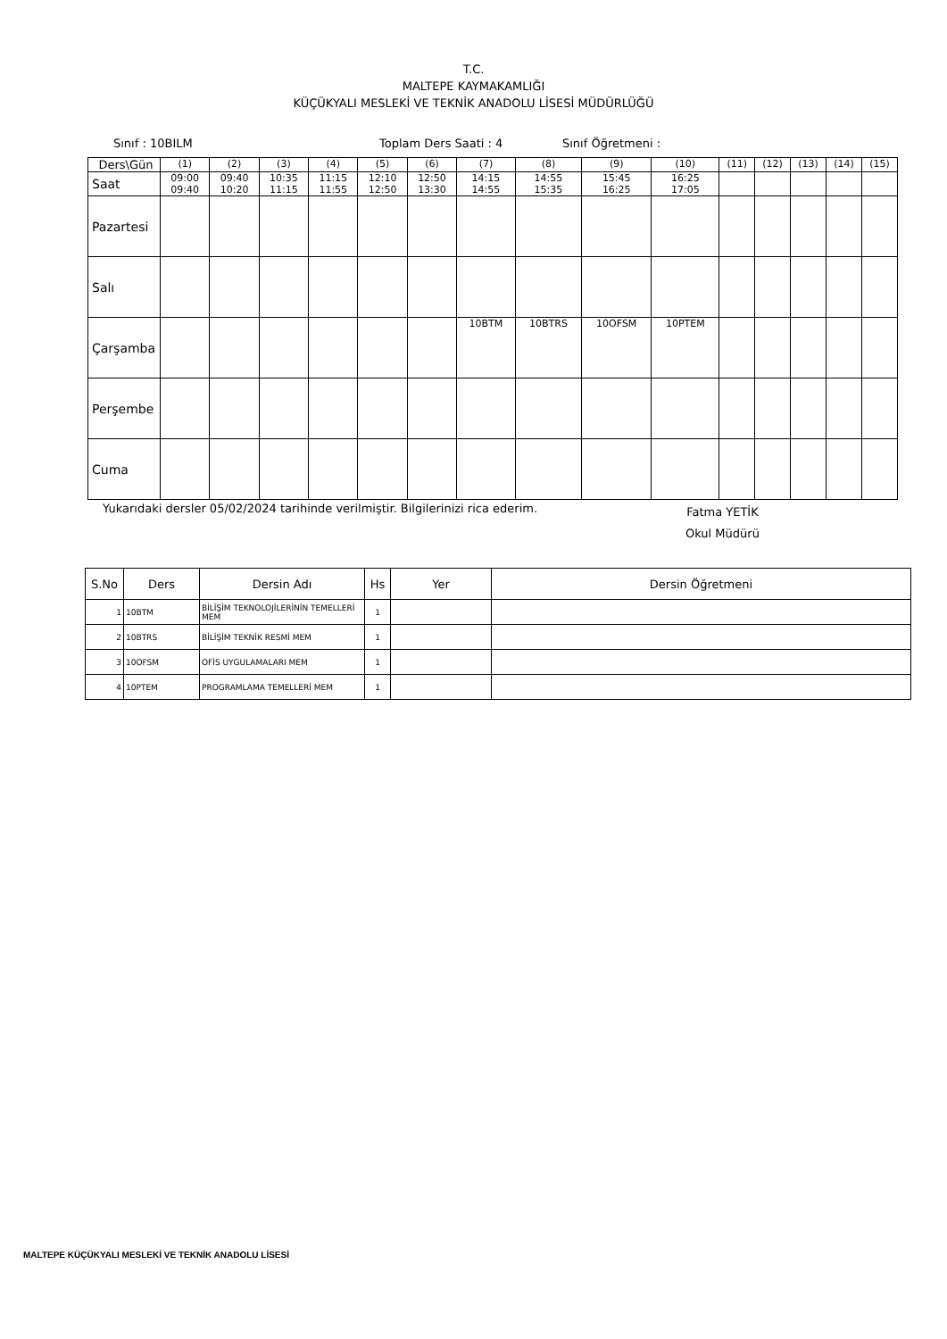T.C.
MALTEPE KAYMAKAMLIĞI
KÜÇÜKYALI MESLEKİ VE TEKNİK ANADOLU LİSESİ MÜDÜRLÜĞÜ
Sınıf : 10BILM Toplam Ders Saati : 4 Sınıf Öğretmeni :
| Ders\Gün | (1) | (2) | (3) | (4) | (5) | (6) | (7) | (8) | (9) | (10) | (11) | (12) | (13) | (14) | (15) |
| Saat | 09:00 09:40 | 09:40 10:20 | 10:35 11:15 | 11:15 11:55 | 12:10 12:50 | 12:50 13:30 | 14:15 14:55 | 14:55 15:35 | 15:45 16:25 | 16:25 17:05 | | | | | |
| Pazartesi | | | | | | | | | | | | | | | |
| Salı | | | | | | | | | | | | | | | |
| Çarşamba | | | | | | | 10BTM | 10BTRS | 10OFSM | 10PTEM | | | | | |
| Perşembe | | | | | | | | | | | | | | | |
| Cuma | | | | | | | | | | | | | | | |
Yukarıdaki dersler 05/02/2024 tarihinde verilmiştir. Bilgilerinizi rica ederim. Fatma YETİK
Okul Müdürü
| S.No | Ders | Dersin Adı | Hs | Yer | Dersin Öğretmeni |
| --- | --- | --- | --- | --- | --- |
| 1 | 10BTM | BİLİŞİM TEKNOLOJİLERİNİN TEMELLERİ MEM | 1 | | |
| 2 | 10BTRS | BİLİŞİM TEKNİK RESMİ MEM | 1 | | |
| 3 | 10OFSM | OFİS UYGULAMALARI MEM | 1 | | |
| 4 | 10PTEM | PROGRAMLAMA TEMELLERİ MEM | 1 | | |
MALTEPE KÜÇÜKYALI MESLEKİ VE TEKNİK ANADOLU LİSESİ